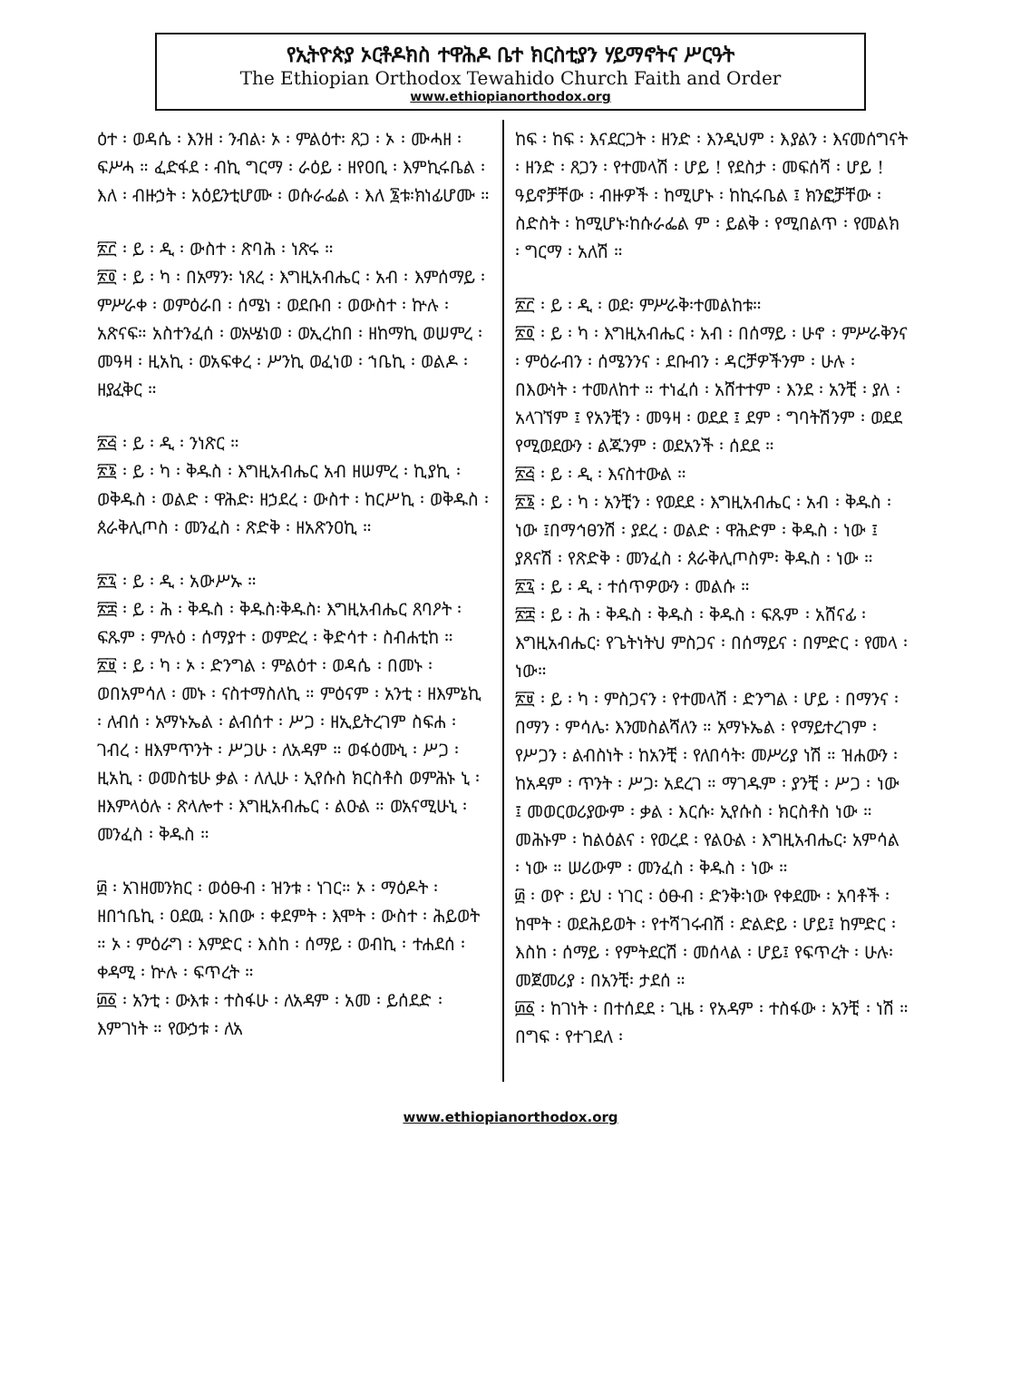የኢትዮጵያ ኦርቶዶክስ ተዋሕዶ ቤተ ክርስቲያን ሃይማኖትና ሥርዓት
The Ethiopian Orthodox Tewahido Church Faith and Order
www.ethiopianorthodox.org
ዕተ ፡ ወዳሴ ፡ እንዘ ፡ ንብል፡ ኦ ፡ ምልዕተ፡ ጸጋ ፡ ኦ ፡ ሙሓዘ ፡ ፍሥሓ ። ፈድፋደ ፡ ብኪ ግርማ ፡ ራዕይ ፡ ዘየዐቢ ፡ እምኪሩቤል ፡ እለ ፡ ብዙኃት ፡ አዕይንቲሆሙ ፡ ወሱራፌል ፡ እለ ፮ቱ፡ክነፊሆሙ ።
፳፫ ፡ ይ ፡ ዲ ፡ ውስተ ፡ ጽባሕ ፡ ነጽሩ ።
፳፬ ፡ ይ ፡ ካ ፡ በአማን፡ ነጸረ ፡ እግዚአብሔር ፡ አብ ፡ እምሰማይ ፡ ምሥራቀ ፡ ወምዕራበ ፡ ሰሜነ ፡ ወደቡበ ፡ ወውስተ ፡ ኵሉ ፡ አጽናፍ። አስተንፈሰ ፡ ወአሤነወ ፡ ወኢረከበ ፡ ዘከማኪ ወሠምረ ፡ መዓዛ ፡ ዚአኪ ፡ ወአፍቀረ ፡ ሥንኪ ወፈነወ ፡ ኀቤኪ ፡ ወልዶ ፡ ዘያፈቅር ።
፳፭ ፡ ይ ፡ ዲ ፡ ንነጽር ።
፳፮ ፡ ይ ፡ ካ ፡ ቅዱስ ፡ እግዚአብሔር አብ ዘሠምረ ፡ ኪያኪ ፡ ወቅዱስ ፡ ወልድ ፡ ዋሕድ፡ ዘኃደረ ፡ ውስተ ፡ ከርሥኪ ፡ ወቅዱስ ፡ ጰራቅሊጦስ ፡ መንፈስ ፡ ጽድቅ ፡ ዘአጽንዐኪ ።
፳፯ ፡ ይ ፡ ዲ ፡ አውሥኡ ።
፳፰ ፡ ይ ፡ ሕ ፡ ቅዱስ ፡ ቅዱስ፡ቅዱስ፡ እግዚአብሔር ጸባዖት ፡ ፍጹም ፡ ምሉዕ ፡ ሰማያተ ፡ ወምድረ ፡ ቅድሳተ ፡ ስብሐቲከ ።
፳፱ ፡ ይ ፡ ካ ፡ ኦ ፡ ድንግል ፡ ምልዕተ ፡ ወዳሴ ፡ በመኑ ፡ ወበአምሳለ ፡ መኑ ፡ ናስተማስለኪ ። ምዕናም ፡ አንቲ ፡ ዘእምኔኪ ፡ ለብሰ ፡ አማኑኤል ፡ ልብሰተ ፡ ሥጋ ፡ ዘኢይትረገም ስፍሐ ፡ ገብረ ፡ ዘእምጥንት ፡ ሥጋሁ ፡ ለአዳም ። ወፋዕሙኒ ፡ ሥጋ ፡ ዚአኪ ፡ ወመስቴሁ ቃል ፡ ለሊሁ ፡ ኢየሱስ ክርስቶስ ወምሕኑ ኒ ፡ ዘእምላዕሉ ፡ ጽላሎተ ፡ እግዚአብሔር ፡ ልዑል ። ወአናሚሁኒ ፡ መንፈስ ፡ ቅዱስ ።
፴ ፡ አገዘመንክር ፡ ወዕፁብ ፡ ዝንቱ ፡ ነገር። ኦ ፡ ማዕዶት ፡ ዘበኀቤኪ ፡ ዐደዉ ፡ አበው ፡ ቀደምት ፡ እሞት ፡ ውስተ ፡ ሕይወት ። ኦ ፡ ምዕራግ ፡ እምድር ፡ እስከ ፡ ሰማይ ፡ ወብኪ ፡ ተሐደሰ ፡ ቀዳሚ ፡ ኵሉ ፡ ፍጥረት ።
፴፩ ፡ አንቲ ፡ ውእቱ ፡ ተስፋሁ ፡ ለአዳም ፡ አመ ፡ ይሰደድ ፡ እምገነት ። የውኃቱ ፡ ለአ
ከፍ ፡ ከፍ ፡ እናደርጋት ፡ ዘንድ ፡ እንዲህም ፡ እያልን ፡ እናመሰግናት ፡ ዘንድ ፡ ጸጋን ፡ የተመላሽ ፡ ሆይ ! የደስታ ፡ መፍሰሻ ፡ ሆይ ! ዓይኖቻቸው ፡ ብዙዎች ፡ ከሚሆኑ ፡ ከኪሩቤል ፤ ክንፎቻቸው ፡ ስድስት ፡ ከሚሆኑ፡ከሱራፌል ም ፡ ይልቅ ፡ የሚበልጥ ፡ የመልክ ፡ ግርማ ፡ አለሽ ።
፳፫ ፡ ይ ፡ ዲ ፡ ወደ፡ ምሥራቅ፡ተመልከቱ።
፳፬ ፡ ይ ፡ ካ ፡ እግዚአብሔር ፡ አብ ፡ በሰማይ ፡ ሁኖ ፡ ምሥራቅንና ፡ ምዕራብን ፡ ሰሜንንና ፡ ደቡብን ፡ ዳርቻዎችንም ፡ ሁሉ ፡ በእውነት ፡ ተመለከተ ። ተነፈሰ ፡ አሸተተም ፡ እንደ ፡ አንቺ ፡ ያለ ፡ አላገኘም ፤ የአንቺን ፡ መዓዛ ፡ ወደደ ፤ ደም ፡ ግባትሽንም ፡ ወደደ የሚወደውን ፡ ልጁንም ፡ ወደአንች ፡ ሰደደ ።
፳፭ ፡ ይ ፡ ዲ ፡ እናስተውል ።
፳፮ ፡ ይ ፡ ካ ፡ አንቺን ፡ የወደደ ፡ እግዚአብሔር ፡ አብ ፡ ቅዱስ ፡ ነው ፤በማኅፀንሽ ፡ ያደረ ፡ ወልድ ፡ ዋሕድም ፡ ቅዱስ ፡ ነው ፤ ያጸናሽ ፡ የጽድቅ ፡ መንፈስ ፡ ጰራቅሊጦስም፡ ቅዱስ ፡ ነው ።
፳፯ ፡ ይ ፡ ዲ ፡ ተሰጥዎውን ፡ መልሱ ።
፳፰ ፡ ይ ፡ ሕ ፡ ቅዱስ ፡ ቅዱስ ፡ ቅዱስ ፡ ፍጹም ፡ አሸናፊ ፡ እግዚአብሔር፡ የጌትነትህ ምስጋና ፡ በሰማይና ፡ በምድር ፡ የመላ ፡ ነው።
፳፱ ፡ ይ ፡ ካ ፡ ምስጋናን ፡ የተመላሽ ፡ ድንግል ፡ ሆይ ፡ በማንና ፡ በማን ፡ ምሳሌ፡ እንመስልሻለን ። አማኑኤል ፡ የማይተረገም ፡ የሥጋን ፡ ልብስነት ፡ ከአንቺ ፡ የለበሳት፡ መሥሪያ ነሽ ። ዝሐውን ፡ ከአዳም ፡ ጥንት ፡ ሥጋ፡ አደረገ ። ማገዱም ፡ ያንቺ ፡ ሥጋ ፡ ነው ፤ መወርወሪያውም ፡ ቃል ፡ እርሱ፡ ኢየሱስ ፡ ክርስቶስ ነው ። መሕኑም ፡ ከልዕልና ፡ የወረደ ፡ የልዑል ፡ እግዚአብሔር፡ አምሳል ፡ ነው ። ሠሪውም ፡ መንፈስ ፡ ቅዱስ ፡ ነው ።
፴ ፡ ወዮ ፡ ይህ ፡ ነገር ፡ ዕፁብ ፡ ድንቅ፡ነው የቀደሙ ፡ አባቶች ፡ ከሞት ፡ ወደሕይወት ፡ የተሻገሩብሽ ፡ ድልድይ ፡ ሆይ፤ ከምድር ፡ እስከ ፡ ሰማይ ፡ የምትደርሽ ፡ መሰላል ፡ ሆይ፤ የፍጥረት ፡ ሁሉ፡መጀመሪያ ፡ በአንቺ፡ ታደሰ ።
፴፩ ፡ ከገነት ፡ በተሰደደ ፡ ጊዜ ፡ የአዳም ፡ ተስፋው ፡ አንቺ ፡ ነሽ ። በግፍ ፡ የተገደለ ፡
www.ethiopianorthodox.org